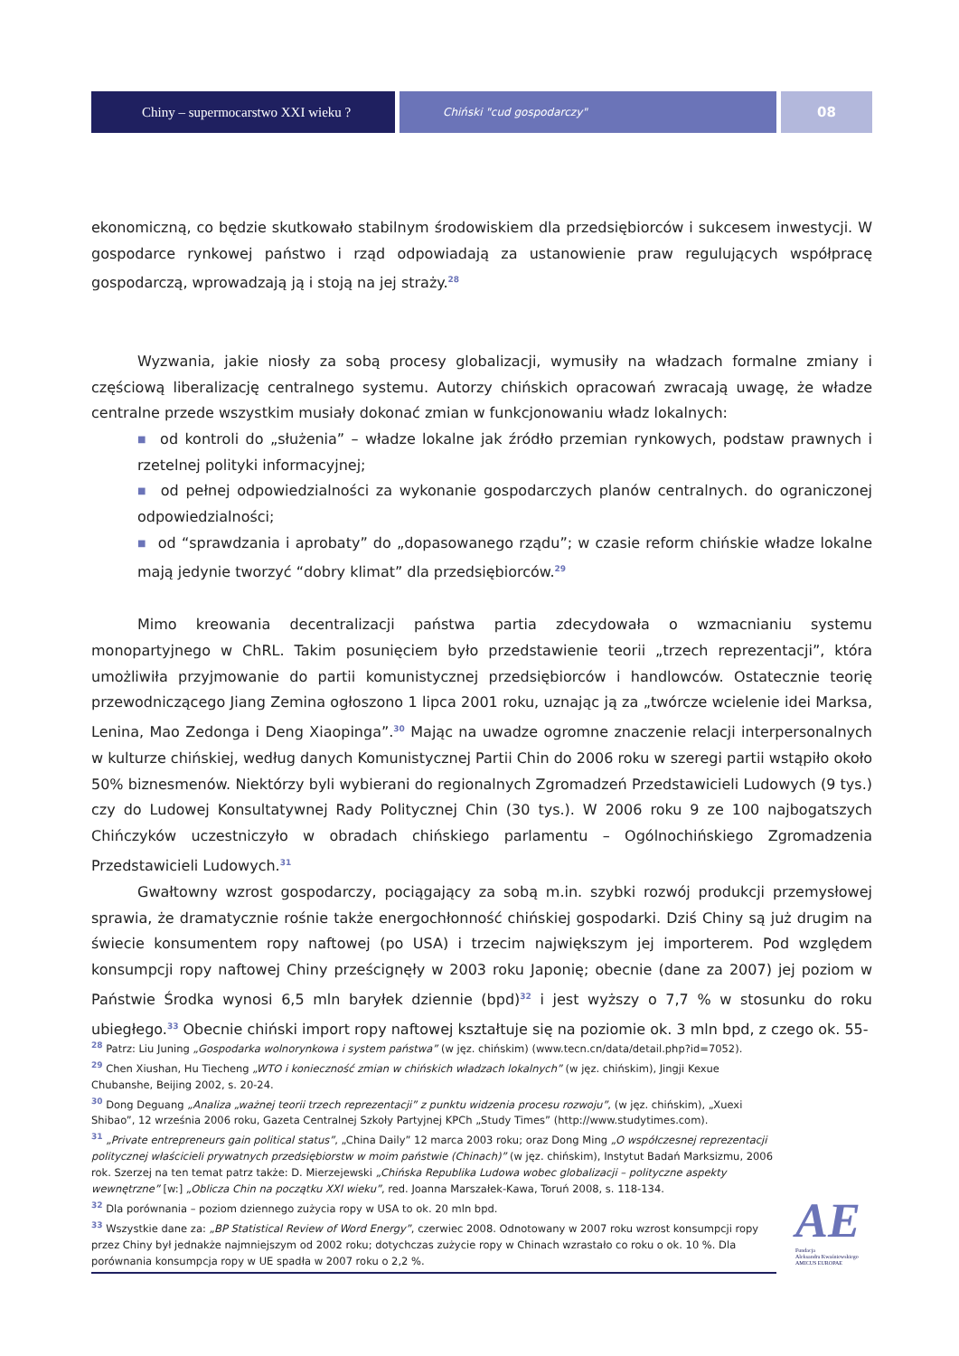Chiny – supermocarstwo XXI wieku ?
Chiński "cud gospodarczy"
08
ekonomiczną, co będzie skutkowało stabilnym środowiskiem dla przedsiębiorców i sukcesem inwestycji. W gospodarce rynkowej państwo i rząd odpowiadają za ustanowienie praw regulujących współpracę gospodarczą, wprowadzają ją i stoją na jej straży.<sup>28</sup>
Wyzwania, jakie niosły za sobą procesy globalizacji, wymusiły na władzach formalne zmiany i częściową liberalizację centralnego systemu. Autorzy chińskich opracowań zwracają uwagę, że władze centralne przede wszystkim musiały dokonać zmian w funkcjonowaniu władz lokalnych:
■ od kontroli do „służenia” – władze lokalne jak źródło przemian rynkowych, podstaw prawnych i rzetelnej polityki informacyjnej;
■ od pełnej odpowiedzialności za wykonanie gospodarczych planów centralnych. do ograniczonej odpowiedzialności;
■ od “sprawdzania i aprobaty” do „dopasowanego rządu”; w czasie reform chińskie władze lokalne mają jedynie tworzyć “dobry klimat” dla przedsiębiorców.<sup>29</sup>
Mimo kreowania decentralizacji państwa partia zdecydowała o wzmacnianiu systemu monopartyjnego w ChRL. Takim posunięciem było przedstawienie teorii „trzech reprezentacji”, która umożliwiła przyjmowanie do partii komunistycznej przedsiębiorców i handlowców. Ostatecznie teorię przewodniczącego Jiang Zemina ogłoszono 1 lipca 2001 roku, uznając ją za „twórcze wcielenie idei Marksa, Lenina, Mao Zedonga i Deng Xiaopinga”.<sup>30</sup> Mając na uwadze ogromne znaczenie relacji interpersonalnych w kulturze chińskiej, według danych Komunistycznej Partii Chin do 2006 roku w szeregi partii wstąpiło około 50% biznesmenów. Niektórzy byli wybierani do regionalnych Zgromadzeń Przedstawicieli Ludowych (9 tys.) czy do Ludowej Konsultatywnej Rady Politycznej Chin (30 tys.). W 2006 roku 9 ze 100 najbogatszych Chińczyków uczestniczyło w obradach chińskiego parlamentu – Ogólnochińskiego Zgromadzenia Przedstawicieli Ludowych.<sup>31</sup>
Gwałtowny wzrost gospodarczy, pociągający za sobą m.in. szybki rozwój produkcji przemysłowej sprawia, że dramatycznie rośnie także energochłonność chińskiej gospodarki. Dziś Chiny są już drugim na świecie konsumentem ropy naftowej (po USA) i trzecim największym jej importerem. Pod względem konsumpcji ropy naftowej Chiny prześcignęły w 2003 roku Japonię; obecnie (dane za 2007) jej poziom w Państwie Środka wynosi 6,5 mln baryłek dziennie (bpd)<sup>32</sup> i jest wyższy o 7,7 % w stosunku do roku ubiegłego.<sup>33</sup> Obecnie chiński import ropy naftowej kształtuje się na poziomie ok. 3 mln bpd, z czego ok. 55-
<sup>28</sup> Patrz: Liu Juning „Gospodarka wolnorynkowa i system państwa” (w jęz. chińskim) (www.tecn.cn/data/detail.php?id=7052).
<sup>29</sup> Chen Xiushan, Hu Tiecheng „WTO i konieczność zmian w chińskich władzach lokalnych” (w jęz. chińskim), Jingji Kexue Chubanshe, Beijing 2002, s. 20-24.
<sup>30</sup> Dong Deguang „Analiza „ważnej teorii trzech reprezentacji” z punktu widzenia procesu rozwoju”, (w jęz. chińskim), „Xuexi Shibao”, 12 września 2006 roku, Gazeta Centralnej Szkoły Partyjnej KPCh „Study Times” (http://www.studytimes.com).
<sup>31</sup> „Private entrepreneurs gain political status”, „China Daily” 12 marca 2003 roku; oraz Dong Ming „O współczesnej reprezentacji politycznej właścicieli prywatnych przedsiębiorstw w moim państwie (Chinach)” (w jęz. chińskim), Instytut Badań Marksizmu, 2006 rok. Szerzej na ten temat patrz także: D. Mierzejewski „Chińska Republika Ludowa wobec globalizacji – polityczne aspekty wewnętrzne” [w:] „Oblicza Chin na początku XXI wieku”, red. Joanna Marszałek-Kawa, Toruń 2008, s. 118-134.
<sup>32</sup> Dla porównania – poziom dziennego zużycia ropy w USA to ok. 20 mln bpd.
<sup>33</sup> Wszystkie dane za: „BP Statistical Review of Word Energy”, czerwiec 2008. Odnotowany w 2007 roku wzrost konsumpcji ropy przez Chiny był jednakże najmniejszym od 2002 roku; dotychczas zużycie ropy w Chinach wzrastało co roku o ok. 10 %. Dla porównania konsumpcja ropy w UE spadła w 2007 roku o 2,2 %.
AE
Fundacja
Aleksandra Kwaśniewskiego
AMICUS EUROPAE